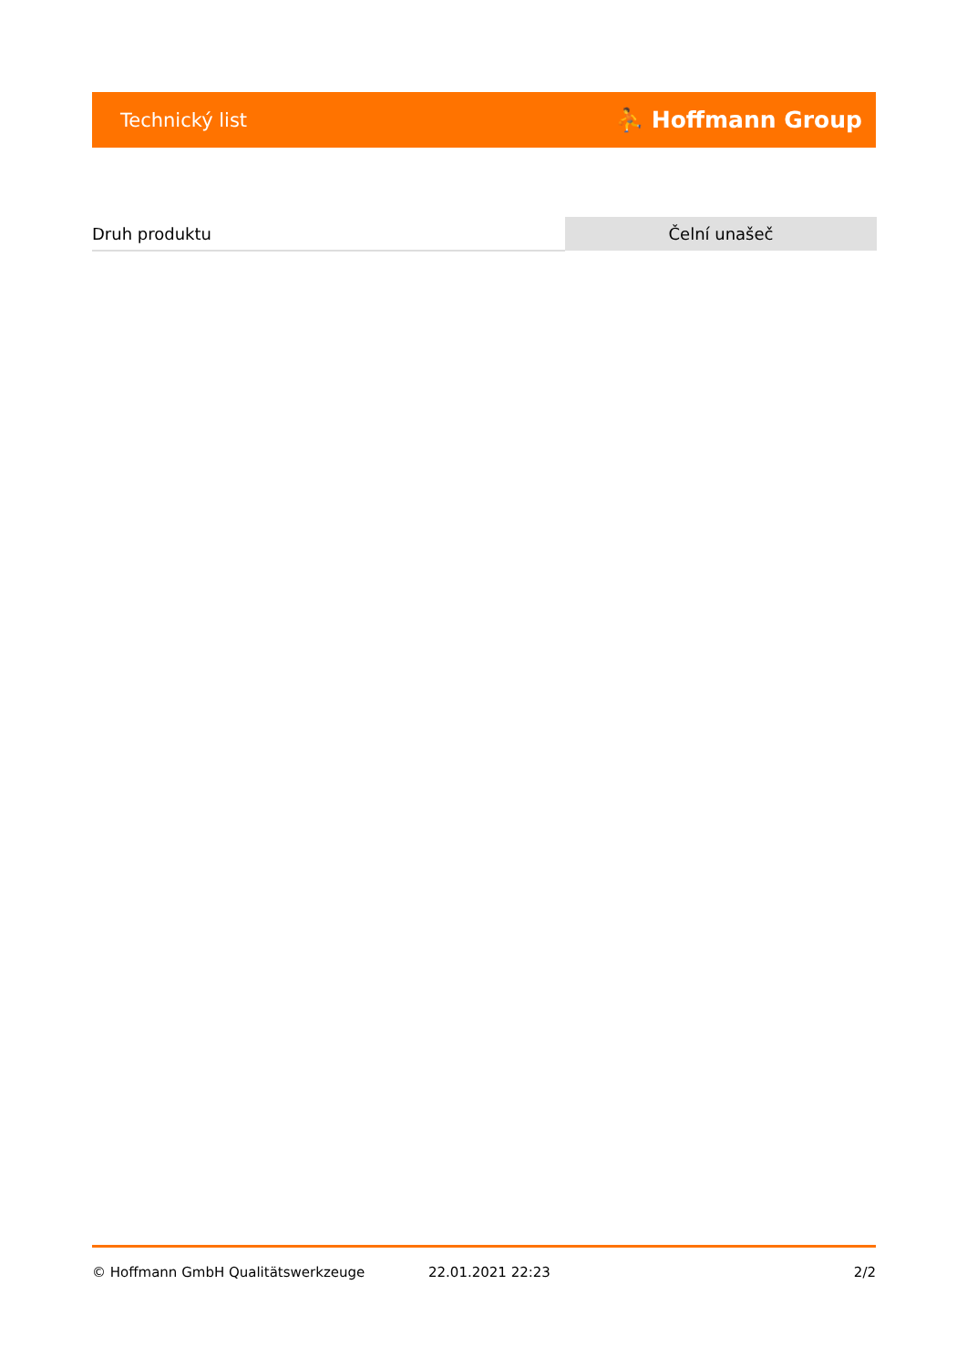Technický list ⛹ Hoffmann Group
| Druh produktu | Čelní unašeč |
© Hoffmann GmbH Qualitätswerkzeuge 22.01.2021 22:23 2/2